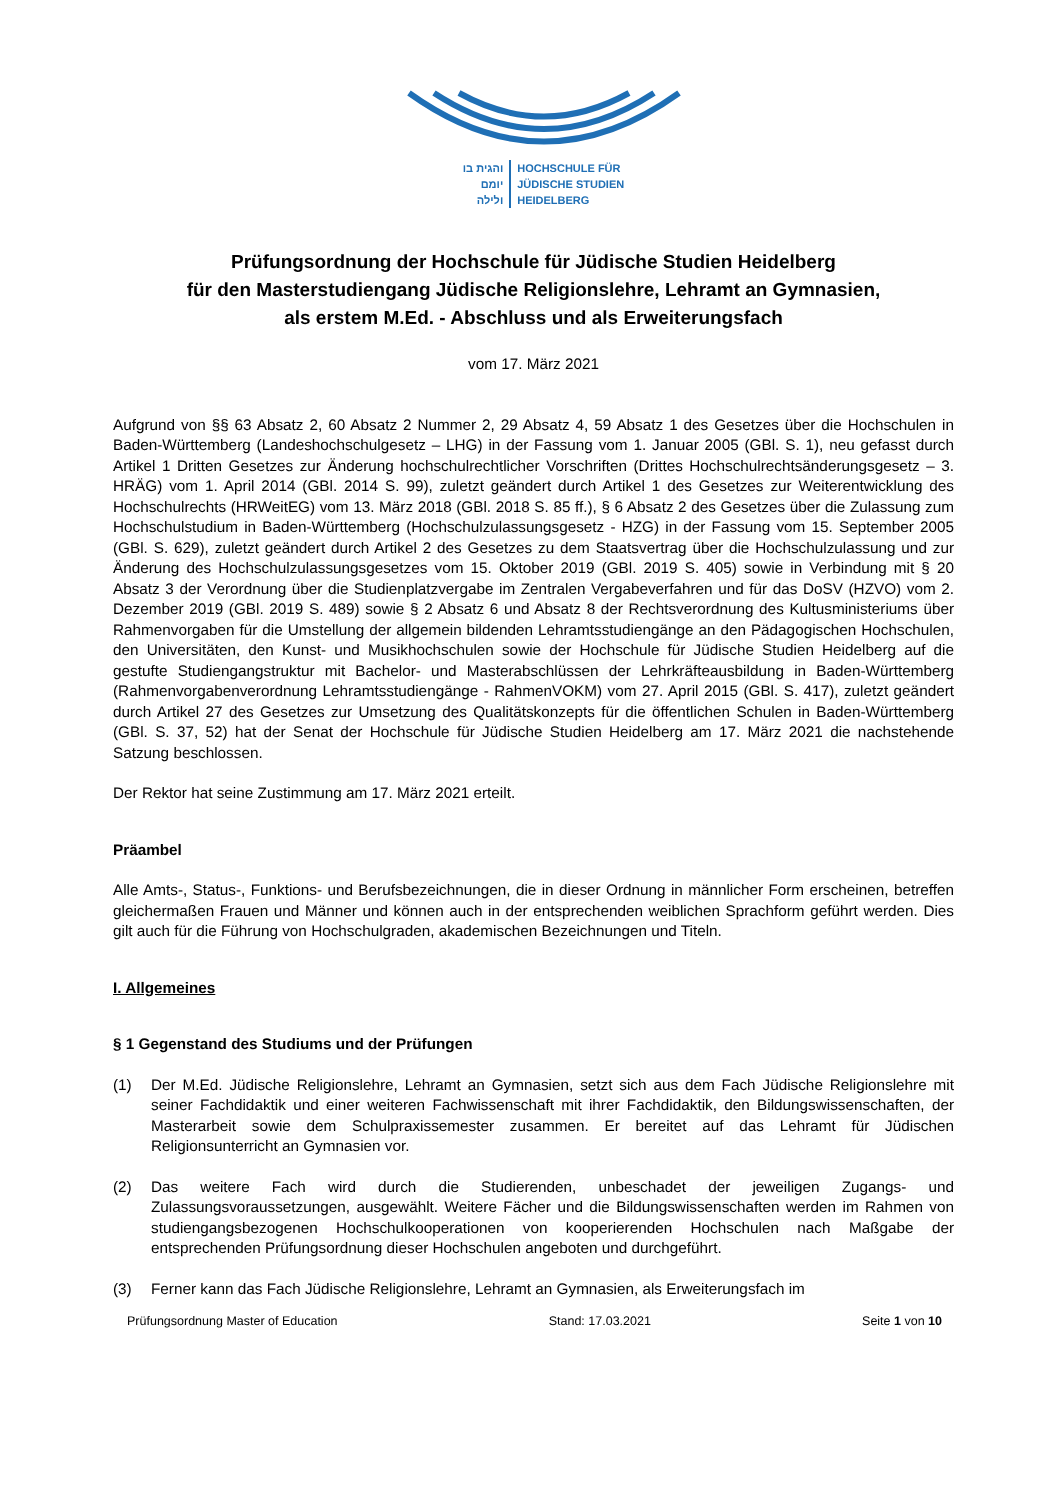והגית בו
יומם
ולילה
HOCHSCHULE FÜR
JÜDISCHE STUDIEN
HEIDELBERG
Prüfungsordnung der Hochschule für Jüdische Studien Heidelberg
für den Masterstudiengang Jüdische Religionslehre, Lehramt an Gymnasien,
als erstem M.Ed. - Abschluss und als Erweiterungsfach
vom 17. März 2021
Aufgrund von §§ 63 Absatz 2, 60 Absatz 2 Nummer 2, 29 Absatz 4, 59 Absatz 1 des Gesetzes über die Hochschulen in Baden-Württemberg (Landeshochschulgesetz – LHG) in der Fassung vom 1. Januar 2005 (GBl. S. 1), neu gefasst durch Artikel 1 Dritten Gesetzes zur Änderung hochschulrechtlicher Vorschriften (Drittes Hochschulrechtsänderungsgesetz – 3. HRÄG) vom 1. April 2014 (GBl. 2014 S. 99), zuletzt geändert durch Artikel 1 des Gesetzes zur Weiterentwicklung des Hochschulrechts (HRWeitEG) vom 13. März 2018 (GBl. 2018 S. 85 ff.), § 6 Absatz 2 des Gesetzes über die Zulassung zum Hochschulstudium in Baden-Württemberg (Hochschulzulassungsgesetz - HZG) in der Fassung vom 15. September 2005 (GBl. S. 629), zuletzt geändert durch Artikel 2 des Gesetzes zu dem Staatsvertrag über die Hochschulzulassung und zur Änderung des Hochschulzulassungsgesetzes vom 15. Oktober 2019 (GBl. 2019 S. 405) sowie in Verbindung mit § 20 Absatz 3 der Verordnung über die Studienplatzvergabe im Zentralen Vergabeverfahren und für das DoSV (HZVO) vom 2. Dezember 2019 (GBl. 2019 S. 489) sowie § 2 Absatz 6 und Absatz 8 der Rechtsverordnung des Kultusministeriums über Rahmenvorgaben für die Umstellung der allgemein bildenden Lehramtsstudiengänge an den Pädagogischen Hochschulen, den Universitäten, den Kunst- und Musikhochschulen sowie der Hochschule für Jüdische Studien Heidelberg auf die gestufte Studiengangstruktur mit Bachelor- und Masterabschlüssen der Lehrkräfteausbildung in Baden-Württemberg (Rahmenvorgabenverordnung Lehramtsstudiengänge - RahmenVOKM) vom 27. April 2015 (GBl. S. 417), zuletzt geändert durch Artikel 27 des Gesetzes zur Umsetzung des Qualitätskonzepts für die öffentlichen Schulen in Baden-Württemberg (GBl. S. 37, 52) hat der Senat der Hochschule für Jüdische Studien Heidelberg am 17. März 2021 die nachstehende Satzung beschlossen.
Der Rektor hat seine Zustimmung am 17. März 2021 erteilt.
Präambel
Alle Amts-, Status-, Funktions- und Berufsbezeichnungen, die in dieser Ordnung in männlicher Form erscheinen, betreffen gleichermaßen Frauen und Männer und können auch in der entsprechenden weiblichen Sprachform geführt werden. Dies gilt auch für die Führung von Hochschulgraden, akademischen Bezeichnungen und Titeln.
I. Allgemeines
§ 1 Gegenstand des Studiums und der Prüfungen
(1) Der M.Ed. Jüdische Religionslehre, Lehramt an Gymnasien, setzt sich aus dem Fach Jüdische Religionslehre mit seiner Fachdidaktik und einer weiteren Fachwissenschaft mit ihrer Fachdidaktik, den Bildungswissenschaften, der Masterarbeit sowie dem Schulpraxissemester zusammen. Er bereitet auf das Lehramt für Jüdischen Religionsunterricht an Gymnasien vor.
(2) Das weitere Fach wird durch die Studierenden, unbeschadet der jeweiligen Zugangs- und Zulassungsvoraussetzungen, ausgewählt. Weitere Fächer und die Bildungswissenschaften werden im Rahmen von studiengangsbezogenen Hochschulkooperationen von kooperierenden Hochschulen nach Maßgabe der entsprechenden Prüfungsordnung dieser Hochschulen angeboten und durchgeführt.
(3) Ferner kann das Fach Jüdische Religionslehre, Lehramt an Gymnasien, als Erweiterungsfach im
Prüfungsordnung Master of Education Stand: 17.03.2021 Seite 1 von 10